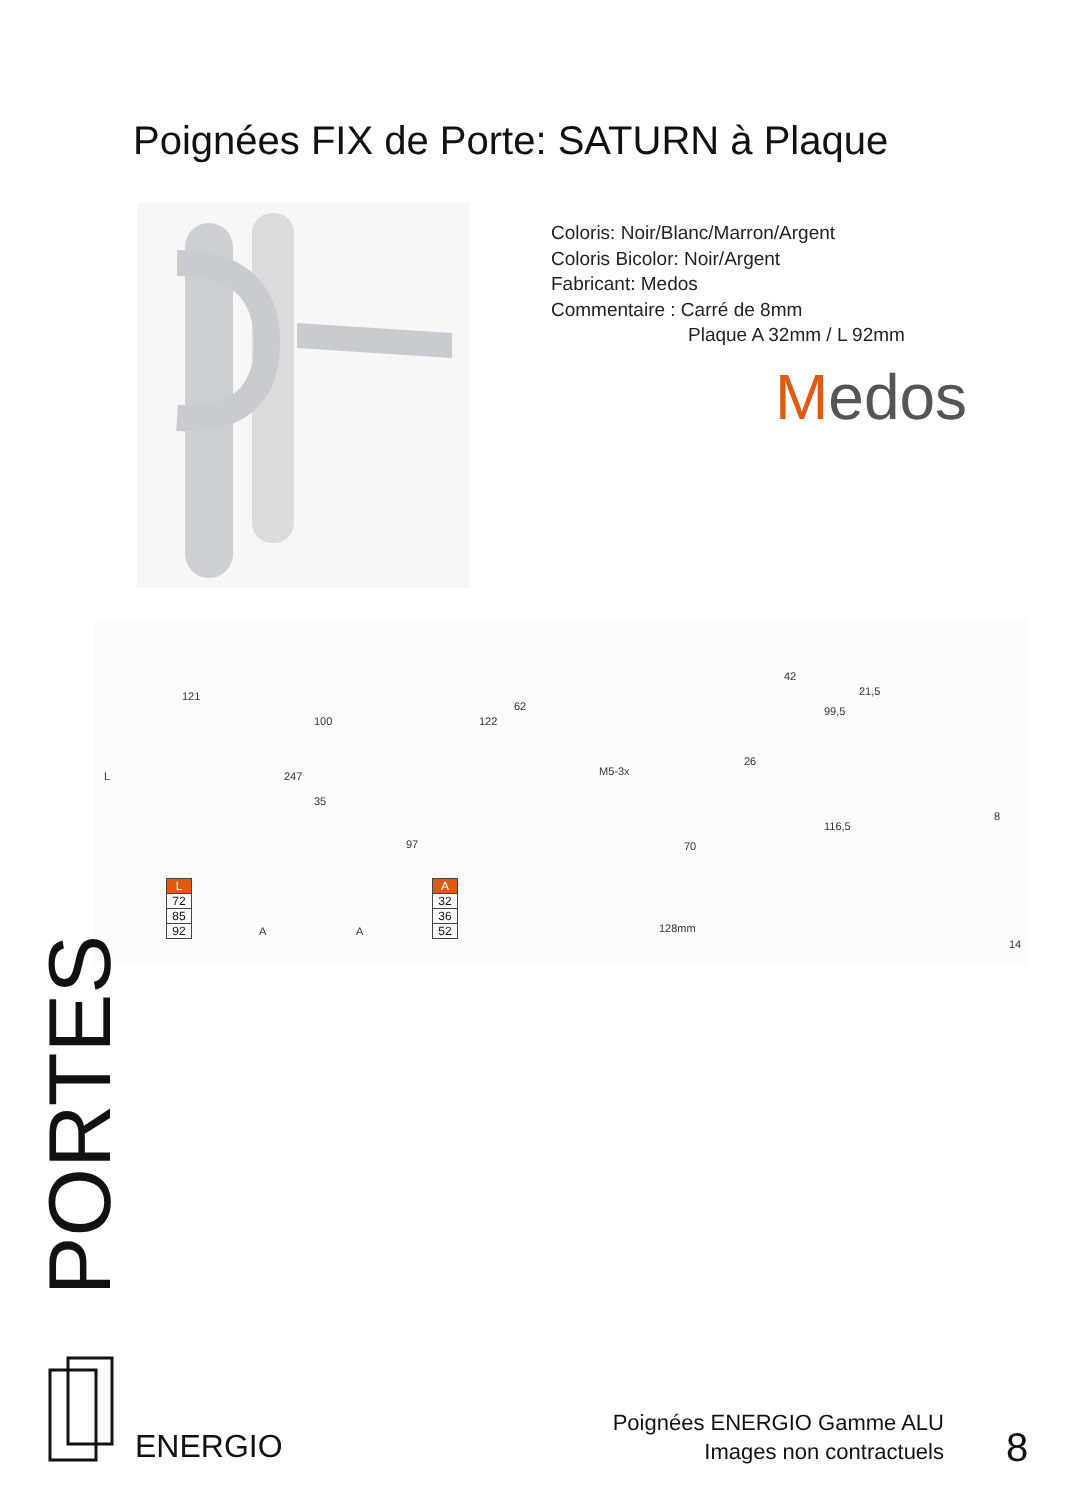Poignées FIX de Porte: SATURN à Plaque
Coloris: Noir/Blanc/Marron/Argent
Coloris Bicolor: Noir/Argent
Fabricant: Medos
Commentaire : Carré de 8mm
Plaque A 32mm / L 92mm
Medos
121
L 247
100
35
122
97
62
M5-3x
70
128mm
26
42
99,5
21,5
116,5
8
14
A A
| L |
| --- |
| 72 |
| 85 |
| 92 |
| A |
| --- |
| 32 |
| 36 |
| 52 |
PORTES
ENERGIO
Poignées ENERGIO Gamme ALU
Images non contractuels
8